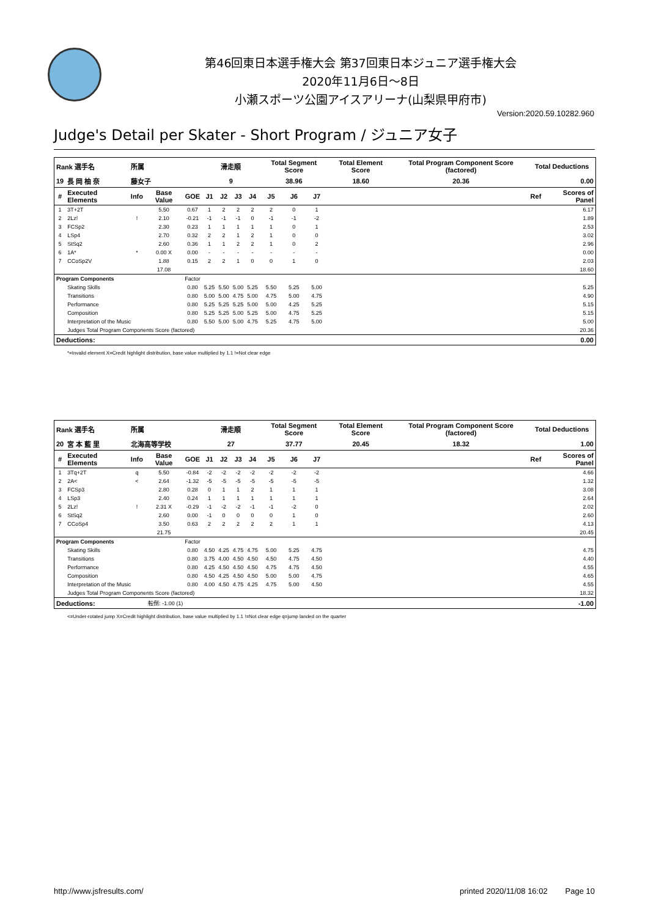第46回東日本選手権大会 第37回東日本ジュニア選手権大会
2020年11月6日～8日
小瀬スポーツ公園アイスアリーナ(山梨県甲府市)
Version:2020.59.10282.960
Judge's Detail per Skater - Short Program / ジュニア女子
| Rank 選手名 | | 所属 | | | 滑走順 | | | | Total Segment Score | | | Total Element Score | Total Program Component Score (factored) | Total Deductions | |
| 19 | 長 岡 柚 奈 | 藤女子 | | | 9 | | | | 38.96 | | | 18.60 | 20.36 | 0.00 | |
| # | Executed Elements | Info | Base Value | GOE | J1 | J2 | J3 | J4 | J5 | J6 | J7 | | | Ref | Scores of Panel |
| 1 | 3T+2T | | 5.50 | 0.67 | 1 | 2 | 2 | 2 | 2 | 0 | 1 | | | | 6.17 |
| 2 | 2Lz! | ! | 2.10 | -0.21 | -1 | -1 | -1 | 0 | -1 | -1 | -2 | | | | 1.89 |
| 3 | FCSp2 | | 2.30 | 0.23 | 1 | 1 | 1 | 1 | 1 | 0 | 1 | | | | 2.53 |
| 4 | LSp4 | | 2.70 | 0.32 | 2 | 2 | 1 | 2 | 1 | 0 | 0 | | | | 3.02 |
| 5 | StSq2 | | 2.60 | 0.36 | 1 | 1 | 2 | 2 | 1 | 0 | 2 | | | | 2.96 |
| 6 | 1A* | * | 0.00 X | 0.00 | - | - | - | - | - | - | - | | | | 0.00 |
| 7 | CCoSp2V | | 1.88 | 0.15 | 2 | 2 | 1 | 0 | 0 | 1 | 0 | | | | 2.03 |
| | | | 17.08 | | | | | | | | | | | | 18.60 |
| Program Components | | | | Factor | | | | | | | | | | | |
| | Skating Skills | | | 0.80 | 5.25 | 5.50 | 5.00 | 5.25 | 5.50 | 5.25 | 5.00 | | | | 5.25 |
| | Transitions | | | 0.80 | 5.00 | 5.00 | 4.75 | 5.00 | 4.75 | 5.00 | 4.75 | | | | 4.90 |
| | Performance | | | 0.80 | 5.25 | 5.25 | 5.25 | 5.00 | 5.00 | 4.25 | 5.25 | | | | 5.15 |
| | Composition | | | 0.80 | 5.25 | 5.25 | 5.00 | 5.25 | 5.00 | 4.75 | 5.25 | | | | 5.15 |
| | Interpretation of the Music | | | 0.80 | 5.50 | 5.00 | 5.00 | 4.75 | 5.25 | 4.75 | 5.00 | | | | 5.00 |
| | Judges Total Program Components Score (factored) | | | | | | | | | | | | | | 20.36 |
| Deductions: | | | | | | | | | | | | | | | 0.00 |
*=Invalid element X=Credit highlight distribution, base value multiplied by 1.1 !=Not clear edge
| Rank 選手名 | | 所属 | | | 滑走順 | | | | Total Segment Score | | | Total Element Score | Total Program Component Score (factored) | Total Deductions | |
| 20 | 宮 本 藍 里 | 北海高等学校 | | | 27 | | | | 37.77 | | | 20.45 | 18.32 | 1.00 | |
| # | Executed Elements | Info | Base Value | GOE | J1 | J2 | J3 | J4 | J5 | J6 | J7 | | | Ref | Scores of Panel |
| 1 | 3Tq+2T | q | 5.50 | -0.84 | -2 | -2 | -2 | -2 | -2 | -2 | -2 | | | | 4.66 |
| 2 | 2A< | < | 2.64 | -1.32 | -5 | -5 | -5 | -5 | -5 | -5 | -5 | | | | 1.32 |
| 3 | FCSp3 | | 2.80 | 0.28 | 0 | 1 | 1 | 2 | 1 | 1 | 1 | | | | 3.08 |
| 4 | LSp3 | | 2.40 | 0.24 | 1 | 1 | 1 | 1 | 1 | 1 | 1 | | | | 2.64 |
| 5 | 2Lz! | ! | 2.31 X | -0.29 | -1 | -2 | -2 | -1 | -1 | -2 | 0 | | | | 2.02 |
| 6 | StSq2 | | 2.60 | 0.00 | -1 | 0 | 0 | 0 | 0 | 1 | 0 | | | | 2.60 |
| 7 | CCoSp4 | | 3.50 | 0.63 | 2 | 2 | 2 | 2 | 2 | 1 | 1 | | | | 4.13 |
| | | | 21.75 | | | | | | | | | | | | 20.45 |
| Program Components | | | | Factor | | | | | | | | | | | |
| | Skating Skills | | | 0.80 | 4.50 | 4.25 | 4.75 | 4.75 | 5.00 | 5.25 | 4.75 | | | | 4.75 |
| | Transitions | | | 0.80 | 3.75 | 4.00 | 4.50 | 4.50 | 4.50 | 4.75 | 4.50 | | | | 4.40 |
| | Performance | | | 0.80 | 4.25 | 4.50 | 4.50 | 4.50 | 4.75 | 4.75 | 4.50 | | | | 4.55 |
| | Composition | | | 0.80 | 4.50 | 4.25 | 4.50 | 4.50 | 5.00 | 5.00 | 4.75 | | | | 4.65 |
| | Interpretation of the Music | | | 0.80 | 4.00 | 4.50 | 4.75 | 4.25 | 4.75 | 5.00 | 4.50 | | | | 4.55 |
| | Judges Total Program Components Score (factored) | | | | | | | | | | | | | | 18.32 |
| Deductions: | | 転倒: -1.00 (1) | | | | | | | | | | | | | -1.00 |
<=Under-rotated jump X=Credit highlight distribution, base value multiplied by 1.1 !=Not clear edge q=jump landed on the quarter
http://www.jsfresults.com/ printed 2020/11/08 16:02 Page 10